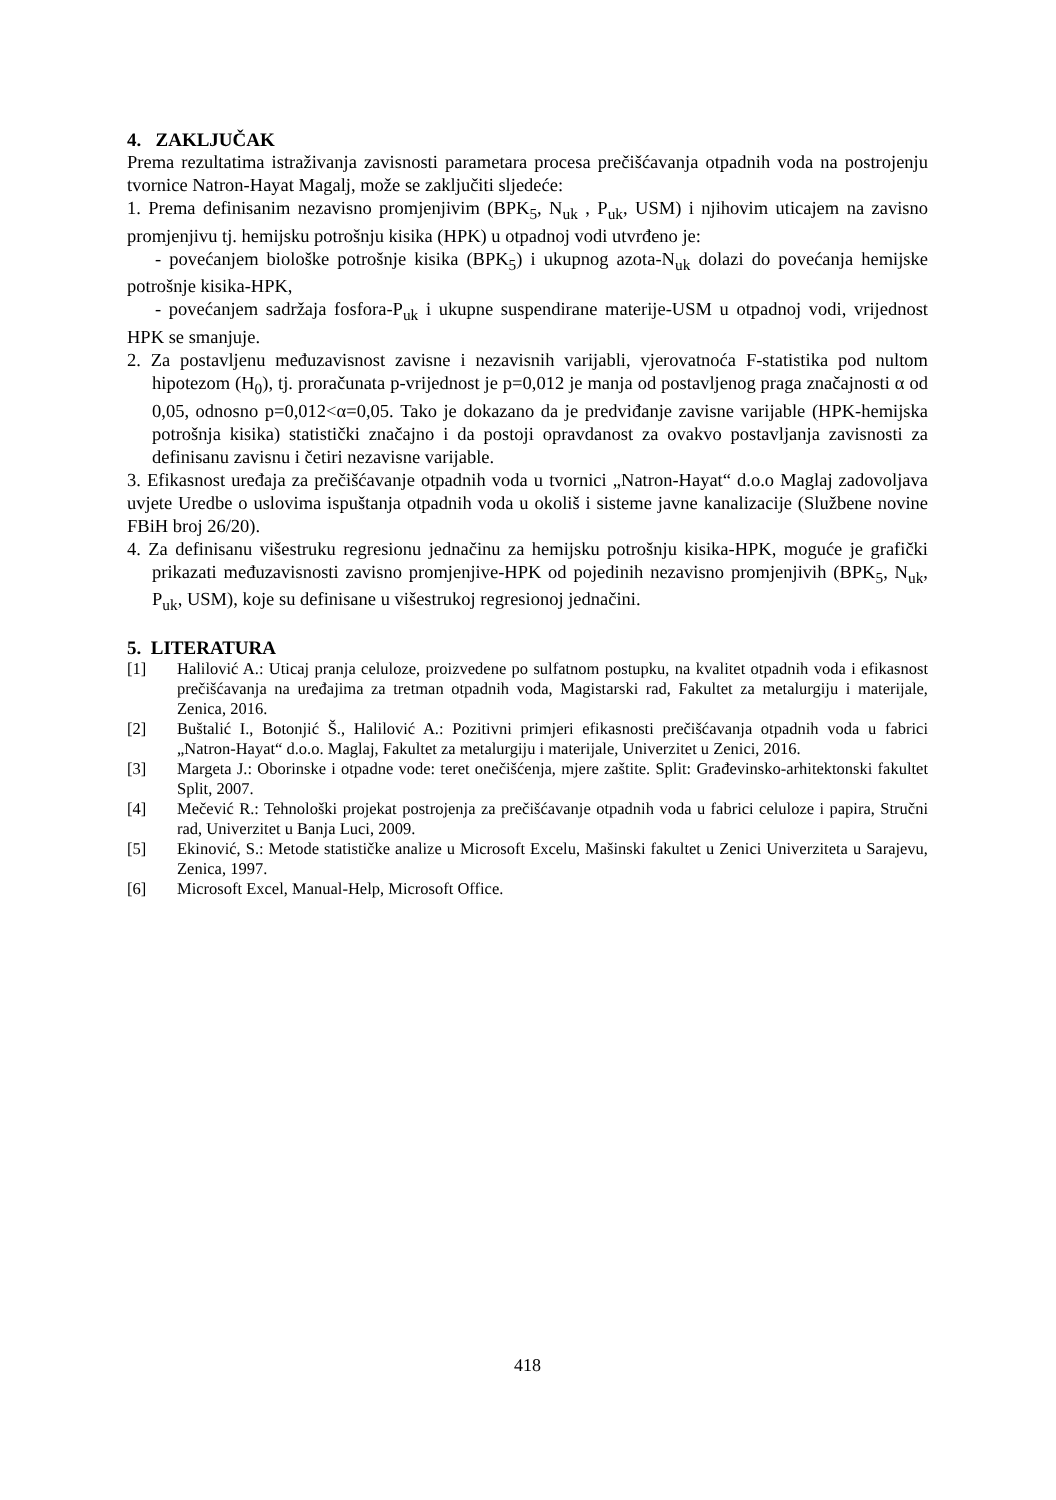4. ZAKLJUČAK
Prema rezultatima istraživanja zavisnosti parametara procesa prečišćavanja otpadnih voda na postrojenju tvornice Natron-Hayat Magalj, može se zaključiti sljedeće:
1. Prema definisanim nezavisno promjenjivim (BPK<sub>5</sub>, N<sub>uk</sub> , P<sub>uk</sub>, USM) i njihovim uticajem na zavisno promjenjivu tj. hemijsku potrošnju kisika (HPK) u otpadnoj vodi utvrđeno je:
- povećanjem biološke potrošnje kisika (BPK<sub>5</sub>) i ukupnog azota-N<sub>uk</sub> dolazi do povećanja hemijske potrošnje kisika-HPK,
- povećanjem sadržaja fosfora-P<sub>uk</sub> i ukupne suspendirane materije-USM u otpadnoj vodi, vrijednost HPK se smanjuje.
2. Za postavljenu međuzavisnost zavisne i nezavisnih varijabli, vjerovatnoća F-statistika pod nultom hipotezom (H<sub>0</sub>), tj. proračunata p-vrijednost je p=0,012 je manja od postavljenog praga značajnosti α od 0,05, odnosno p=0,012<α=0,05. Tako je dokazano da je predviđanje zavisne varijable (HPK-hemijska potrošnja kisika) statistički značajno i da postoji opravdanost za ovakvo postavljanja zavisnosti za definisanu zavisnu i četiri nezavisne varijable.
3. Efikasnost uređaja za prečišćavanje otpadnih voda u tvornici „Natron-Hayat“ d.o.o Maglaj zadovoljava uvjete Uredbe o uslovima ispuštanja otpadnih voda u okoliš i sisteme javne kanalizacije (Službene novine FBiH broj 26/20).
4. Za definisanu višestruku regresionu jednačinu za hemijsku potrošnju kisika-HPK, moguće je grafički prikazati međuzavisnosti zavisno promjenjive-HPK od pojedinih nezavisno promjenjivih (BPK<sub>5</sub>, N<sub>uk</sub>, P<sub>uk</sub>, USM), koje su definisane u višestrukoj regresionoj jednačini.
5. LITERATURA
[1] Halilović A.: Uticaj pranja celuloze, proizvedene po sulfatnom postupku, na kvalitet otpadnih voda i efikasnost prečišćavanja na uređajima za tretman otpadnih voda, Magistarski rad, Fakultet za metalurgiju i materijale, Zenica, 2016.
[2] Buštalić I., Botonjić Š., Halilović A.: Pozitivni primjeri efikasnosti prečišćavanja otpadnih voda u fabrici „Natron-Hayat“ d.o.o. Maglaj, Fakultet za metalurgiju i materijale, Univerzitet u Zenici, 2016.
[3] Margeta J.: Oborinske i otpadne vode: teret onečišćenja, mjere zaštite. Split: Građevinsko-arhitektonski fakultet Split, 2007.
[4] Mečević R.: Tehnološki projekat postrojenja za prečišćavanje otpadnih voda u fabrici celuloze i papira, Stručni rad, Univerzitet u Banja Luci, 2009.
[5] Ekinović, S.: Metode statističke analize u Microsoft Excelu, Mašinski fakultet u Zenici Univerziteta u Sarajevu, Zenica, 1997.
[6] Microsoft Excel, Manual-Help, Microsoft Office.
418